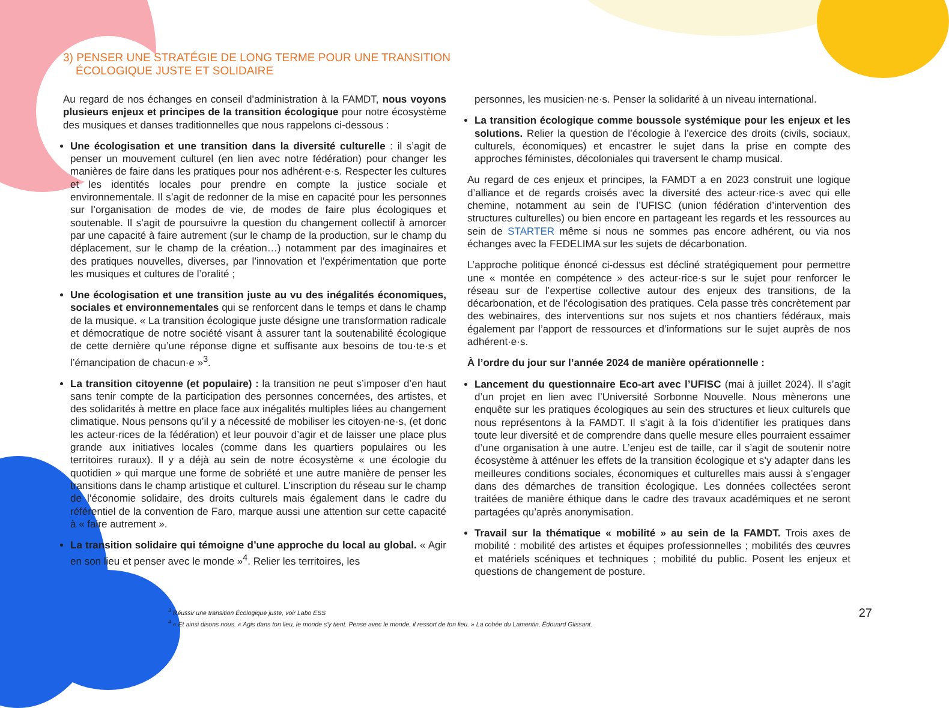3) PENSER UNE STRATÉGIE DE LONG TERME POUR UNE TRANSITION
ÉCOLOGIQUE JUSTE ET SOLIDAIRE
Au regard de nos échanges en conseil d’administration à la FAMDT, nous voyons plusieurs enjeux et principes de la transition écologique pour notre écosystème des musiques et danses traditionnelles que nous rappelons ci-dessous :
Une écologisation et une transition dans la diversité culturelle : il s’agit de penser un mouvement culturel (en lien avec notre fédération) pour changer les manières de faire dans les pratiques pour nos adhérent·e·s. Respecter les cultures et les identités locales pour prendre en compte la justice sociale et environnementale. Il s’agit de redonner de la mise en capacité pour les personnes sur l’organisation de modes de vie, de modes de faire plus écologiques et soutenable. Il s’agit de poursuivre la question du changement collectif à amorcer par une capacité à faire autrement (sur le champ de la production, sur le champ du déplacement, sur le champ de la création…) notamment par des imaginaires et des pratiques nouvelles, diverses, par l’innovation et l’expérimentation que porte les musiques et cultures de l’oralité ;
Une écologisation et une transition juste au vu des inégalités économiques, sociales et environnementales qui se renforcent dans le temps et dans le champ de la musique. « La transition écologique juste désigne une transformation radicale et démocratique de notre société visant à assurer tant la soutenabilité écologique de cette dernière qu’une réponse digne et suffisante aux besoins de tou·te·s et l’émancipation de chacun·e »<sup>3</sup>.
La transition citoyenne (et populaire) : la transition ne peut s’imposer d’en haut sans tenir compte de la participation des personnes concernées, des artistes, et des solidarités à mettre en place face aux inégalités multiples liées au changement climatique. Nous pensons qu’il y a nécessité de mobiliser les citoyen·ne·s, (et donc les acteur·rices de la fédération) et leur pouvoir d’agir et de laisser une place plus grande aux initiatives locales (comme dans les quartiers populaires ou les territoires ruraux). Il y a déjà au sein de notre écosystème « une écologie du quotidien » qui marque une forme de sobriété et une autre manière de penser les transitions dans le champ artistique et culturel. L’inscription du réseau sur le champ de l’économie solidaire, des droits culturels mais également dans le cadre du référentiel de la convention de Faro, marque aussi une attention sur cette capacité à « faire autrement ».
La transition solidaire qui témoigne d’une approche du local au global. « Agir en son lieu et penser avec le monde »<sup>4</sup>. Relier les territoires, les
personnes, les musicien·ne·s. Penser la solidarité à un niveau international.
La transition écologique comme boussole systémique pour les enjeux et les solutions. Relier la question de l’écologie à l’exercice des droits (civils, sociaux, culturels, économiques) et encastrer le sujet dans la prise en compte des approches féministes, décoloniales qui traversent le champ musical.
Au regard de ces enjeux et principes, la FAMDT a en 2023 construit une logique d’alliance et de regards croisés avec la diversité des acteur·rice·s avec qui elle chemine, notamment au sein de l’UFISC (union fédération d’intervention des structures culturelles) ou bien encore en partageant les regards et les ressources au sein de STARTER même si nous ne sommes pas encore adhérent, ou via nos échanges avec la FEDELIMA sur les sujets de décarbonation.
L’approche politique énoncé ci-dessus est décliné stratégiquement pour permettre une « montée en compétence » des acteur·rice·s sur le sujet pour renforcer le réseau sur de l’expertise collective autour des enjeux des transitions, de la décarbonation, et de l’écologisation des pratiques. Cela passe très concrètement par des webinaires, des interventions sur nos sujets et nos chantiers fédéraux, mais également par l’apport de ressources et d’informations sur le sujet auprès de nos adhérent·e·s.
À l’ordre du jour sur l’année 2024 de manière opérationnelle :
Lancement du questionnaire Eco-art avec l’UFISC (mai à juillet 2024). Il s’agit d’un projet en lien avec l’Université Sorbonne Nouvelle. Nous mènerons une enquête sur les pratiques écologiques au sein des structures et lieux culturels que nous représentons à la FAMDT. Il s’agit à la fois d’identifier les pratiques dans toute leur diversité et de comprendre dans quelle mesure elles pourraient essaimer d’une organisation à une autre. L’enjeu est de taille, car il s’agit de soutenir notre écosystème à atténuer les effets de la transition écologique et s’y adapter dans les meilleures conditions sociales, économiques et culturelles mais aussi à s’engager dans des démarches de transition écologique. Les données collectées seront traitées de manière éthique dans le cadre des travaux académiques et ne seront partagées qu’après anonymisation.
Travail sur la thématique « mobilité » au sein de la FAMDT. Trois axes de mobilité : mobilité des artistes et équipes professionnelles ; mobilités des œuvres et matériels scéniques et techniques ; mobilité du public. Posent les enjeux et questions de changement de posture.
<sup>3</sup> Réussir une transition Écologique juste, voir Labo ESS
<sup>4</sup> « Et ainsi disons nous. « Agis dans ton lieu, le monde s’y tient. Pense avec le monde, il ressort de ton lieu. » La cohée du Lamentin, Édouard Glissant.
27